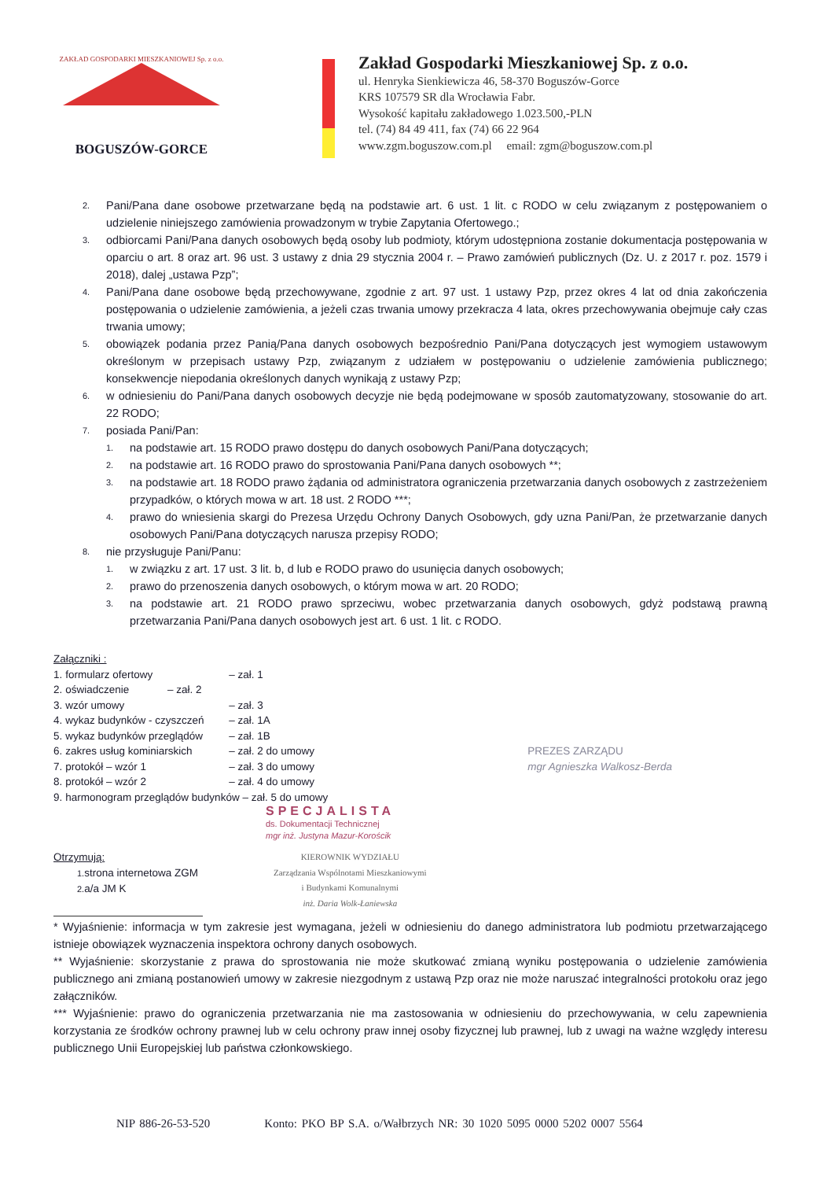ZAKŁAD GOSPODARKI MIESZKANIOWEJ Sp. z o.o.
BOGUSZÓW-GORCE
Zakład Gospodarki Mieszkaniowej Sp. z o.o.
ul. Henryka Sienkiewicza 46, 58-370 Boguszów-Gorce
KRS 107579 SR dla Wrocławia Fabr.
Wysokość kapitału zakładowego 1.023.500,-PLN
tel. (74) 84 49 411, fax (74) 66 22 964
www.zgm.boguszow.com.pl email: zgm@boguszow.com.pl
2. Pani/Pana dane osobowe przetwarzane będą na podstawie art. 6 ust. 1 lit. c RODO w celu związanym z postępowaniem o udzielenie niniejszego zamówienia prowadzonym w trybie Zapytania Ofertowego.;
3. odbiorcami Pani/Pana danych osobowych będą osoby lub podmioty, którym udostępniona zostanie dokumentacja postępowania w oparciu o art. 8 oraz art. 96 ust. 3 ustawy z dnia 29 stycznia 2004 r. – Prawo zamówień publicznych (Dz. U. z 2017 r. poz. 1579 i 2018), dalej „ustawa Pzp”;
4. Pani/Pana dane osobowe będą przechowywane, zgodnie z art. 97 ust. 1 ustawy Pzp, przez okres 4 lat od dnia zakończenia postępowania o udzielenie zamówienia, a jeżeli czas trwania umowy przekracza 4 lata, okres przechowywania obejmuje cały czas trwania umowy;
5. obowiązek podania przez Panią/Pana danych osobowych bezpośrednio Pani/Pana dotyczących jest wymogiem ustawowym określonym w przepisach ustawy Pzp, związanym z udziałem w postępowaniu o udzielenie zamówienia publicznego; konsekwencje niepodania określonych danych wynikają z ustawy Pzp;
6. w odniesieniu do Pani/Pana danych osobowych decyzje nie będą podejmowane w sposób zautomatyzowany, stosowanie do art. 22 RODO;
7. posiada Pani/Pan:
1. na podstawie art. 15 RODO prawo dostępu do danych osobowych Pani/Pana dotyczących;
2. na podstawie art. 16 RODO prawo do sprostowania Pani/Pana danych osobowych **;
3. na podstawie art. 18 RODO prawo żądania od administratora ograniczenia przetwarzania danych osobowych z zastrzeżeniem przypadków, o których mowa w art. 18 ust. 2 RODO ***;
4. prawo do wniesienia skargi do Prezesa Urzędu Ochrony Danych Osobowych, gdy uzna Pani/Pan, że przetwarzanie danych osobowych Pani/Pana dotyczących narusza przepisy RODO;
8. nie przysługuje Pani/Panu:
1. w związku z art. 17 ust. 3 lit. b, d lub e RODO prawo do usunięcia danych osobowych;
2. prawo do przenoszenia danych osobowych, o którym mowa w art. 20 RODO;
3. na podstawie art. 21 RODO prawo sprzeciwu, wobec przetwarzania danych osobowych, gdyż podstawą prawną przetwarzania Pani/Pana danych osobowych jest art. 6 ust. 1 lit. c RODO.
Załączniki :
| 1. | formularz ofertowy | – zał. 1 | |
| 2. | oświadczenie – zał. 2 | | |
| 3. | wzór umowy | – zał. 3 | |
| 4. | wykaz budynków - czyszczeń | – zał. 1A | |
| 5. | wykaz budynków przeglądów | – zał. 1B | |
| 6. | zakres usług kominiarskich | – zał. 2 do umowy | PREZES ZARZĄDU |
| 7. | protokół – wzór 1 | – zał. 3 do umowy | mgr Agnieszka Walkosz-Berda |
| 8. | protokół – wzór 2 | – zał. 4 do umowy | |
| 9. | harmonogram przeglądów budynków – zał. 5 do umowy | | |
SPECJALISTA
ds. Dokumentacji Technicznej
mgr inż. Justyna Mazur-Korościk
Otrzymują:
1. strona internetowa ZGM
2. a/a JM K
KIEROWNIK WYDZIAŁU
Zarządzania Wspólnotami Mieszkaniowymi
i Budynkami Komunalnymi
inż. Daria Wolk-Łaniewska
* Wyjaśnienie: informacja w tym zakresie jest wymagana, jeżeli w odniesieniu do danego administratora lub podmiotu przetwarzającego istnieje obowiązek wyznaczenia inspektora ochrony danych osobowych.
** Wyjaśnienie: skorzystanie z prawa do sprostowania nie może skutkować zmianą wyniku postępowania o udzielenie zamówienia publicznego ani zmianą postanowień umowy w zakresie niezgodnym z ustawą Pzp oraz nie może naruszać integralności protokołu oraz jego załączników.
*** Wyjaśnienie: prawo do ograniczenia przetwarzania nie ma zastosowania w odniesieniu do przechowywania, w celu zapewnienia korzystania ze środków ochrony prawnej lub w celu ochrony praw innej osoby fizycznej lub prawnej, lub z uwagi na ważne względy interesu publicznego Unii Europejskiej lub państwa członkowskiego.
NIP 886-26-53-520 Konto: PKO BP S.A. o/Wałbrzych NR: 30 1020 5095 0000 5202 0007 5564